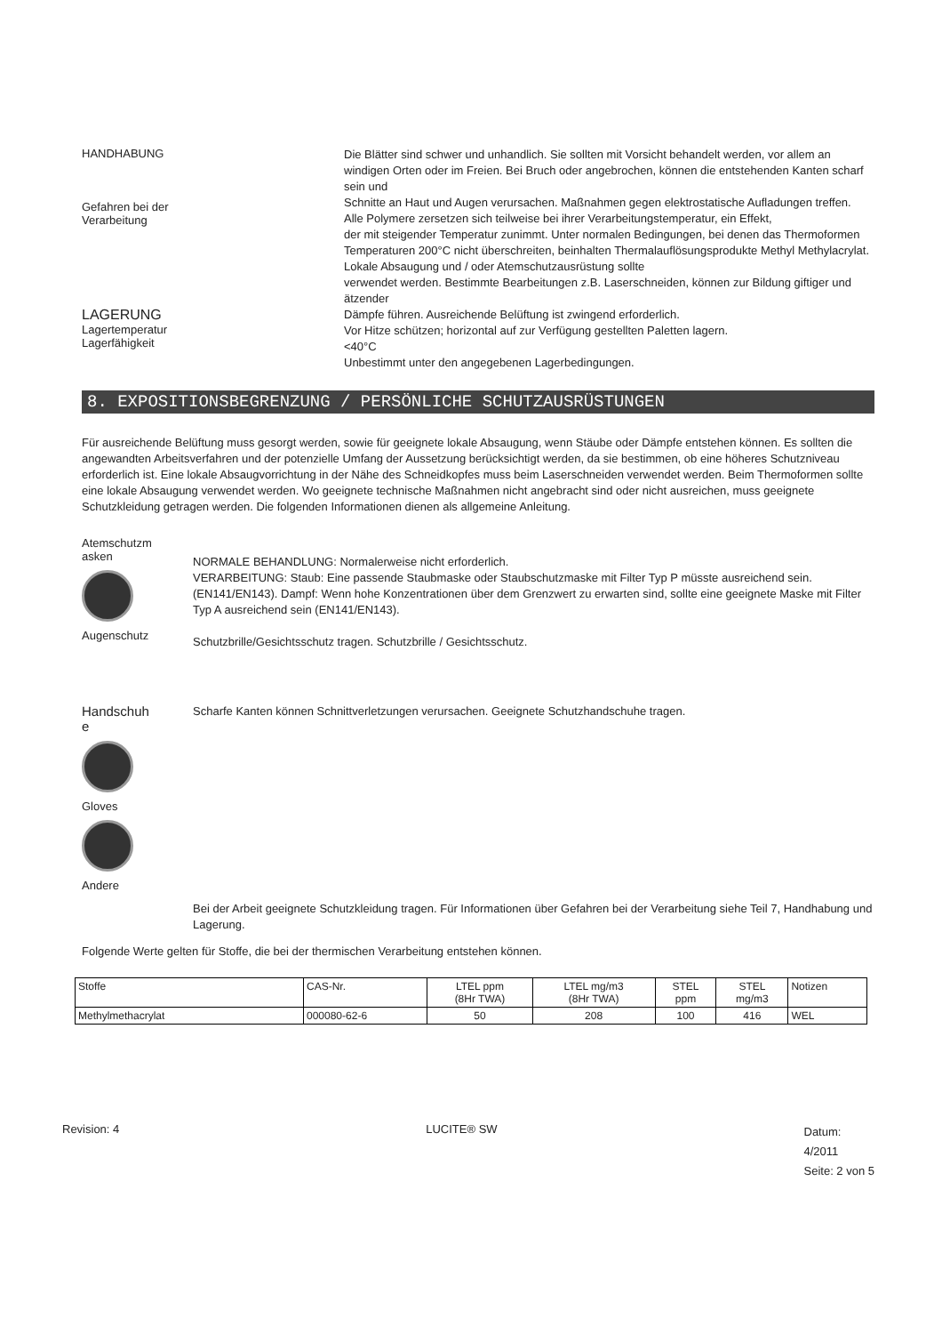HANDHABUNG
Gefahren bei der
Verarbeitung
LAGERUNG
Lagertemperatur
Lagerfähigkeit
Die Blätter sind schwer und unhandlich. Sie sollten mit Vorsicht behandelt werden, vor allem an
windigen Orten oder im Freien. Bei Bruch oder angebrochen, können die entstehenden Kanten scharf sein und
Schnitte an Haut und Augen verursachen. Maßnahmen gegen elektrostatische Aufladungen treffen.
Alle Polymere zersetzen sich teilweise bei ihrer Verarbeitungstemperatur, ein Effekt,
der mit steigender Temperatur zunimmt. Unter normalen Bedingungen, bei denen das Thermoformen
Temperaturen 200°C nicht überschreiten, beinhalten Thermalauflösungsprodukte Methyl Methylacrylat. Lokale Absaugung und / oder Atemschutzausrüstung sollte
verwendet werden. Bestimmte Bearbeitungen z.B. Laserschneiden, können zur Bildung giftiger und ätzender
Dämpfe führen. Ausreichende Belüftung ist zwingend erforderlich.
Vor Hitze schützen; horizontal auf zur Verfügung gestellten Paletten lagern.
<40°C
Unbestimmt unter den angegebenen Lagerbedingungen.
8. EXPOSITIONSBEGRENZUNG / PERSÖNLICHE SCHUTZAUSRÜSTUNGEN
Für ausreichende Belüftung muss gesorgt werden, sowie für geeignete lokale Absaugung, wenn Stäube oder Dämpfe entstehen können. Es sollten die angewandten Arbeitsverfahren und der potenzielle Umfang der Aussetzung berücksichtigt werden, da sie bestimmen, ob eine höheres Schutzniveau erforderlich ist. Eine lokale Absaugvorrichtung in der Nähe des Schneidkopfes muss beim Laserschneiden verwendet werden. Beim Thermoformen sollte eine lokale Absaugung verwendet werden. Wo geeignete technische Maßnahmen nicht angebracht sind oder nicht ausreichen, muss geeignete Schutzkleidung getragen werden. Die folgenden Informationen dienen als allgemeine Anleitung.
Atemschutzm
asken
Augenschutz
NORMALE BEHANDLUNG: Normalerweise nicht erforderlich.
VERARBEITUNG: Staub: Eine passende Staubmaske oder Staubschutzmaske mit Filter Typ P müsste ausreichend sein. (EN141/EN143). Dampf: Wenn hohe Konzentrationen über dem Grenzwert zu erwarten sind, sollte eine geeignete Maske mit Filter Typ A ausreichend sein (EN141/EN143).
Schutzbrille/Gesichtsschutz tragen. Schutzbrille / Gesichtsschutz.
Handschuh
e
Gloves
Andere
Scharfe Kanten können Schnittverletzungen verursachen. Geeignete Schutzhandschuhe tragen.
Bei der Arbeit geeignete Schutzkleidung tragen. Für Informationen über Gefahren bei der Verarbeitung siehe Teil 7, Handhabung und Lagerung.
Folgende Werte gelten für Stoffe, die bei der thermischen Verarbeitung entstehen können.
| Stoffe | CAS-Nr. | LTEL ppm (8Hr TWA) | LTEL mg/m3 (8Hr TWA) | STEL ppm | STEL mg/m3 | Notizen |
| --- | --- | --- | --- | --- | --- | --- |
| Methylmethacrylat | 000080-62-6 | 50 | 208 | 100 | 416 | WEL |
Revision: 4 LUCITE® SW
Datum:
4/2011
Seite: 2 von 5